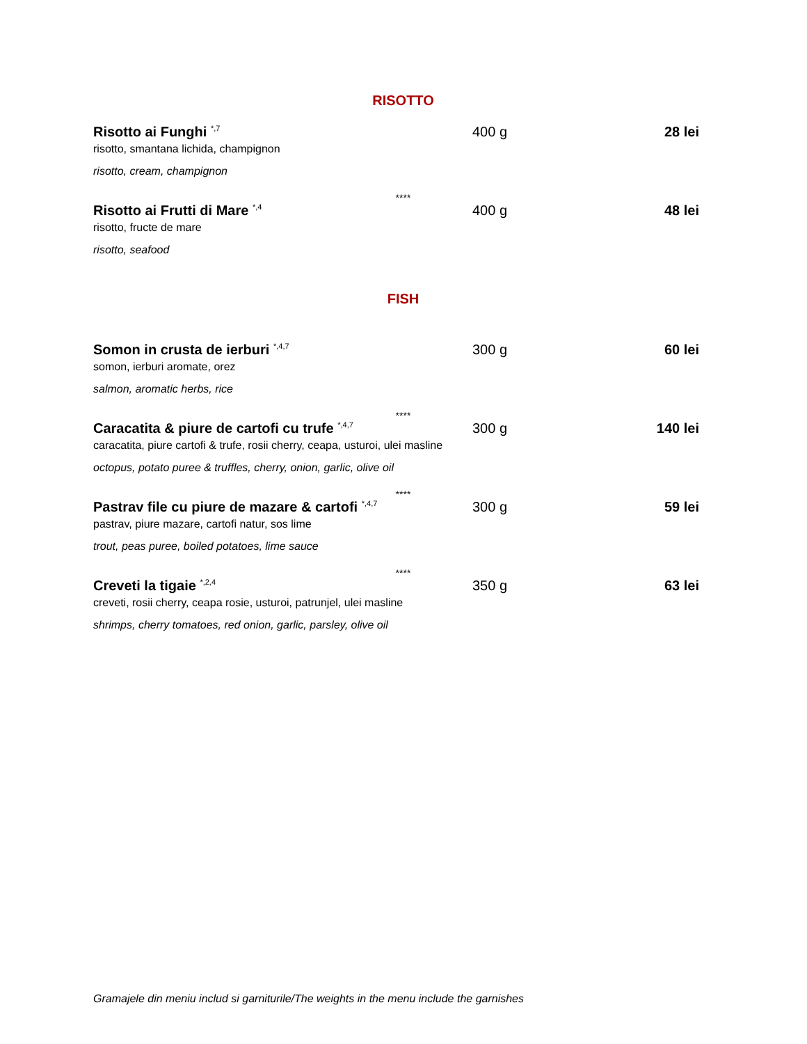RISOTTO
Risotto ai Funghi <sup>*,7</sup> 400 g 28 lei
risotto, smantana lichida, champignon
risotto, cream, champignon
****
Risotto ai Frutti di Mare <sup>*,4</sup> 400 g 48 lei
risotto, fructe de mare
risotto, seafood
FISH
Somon in crusta de ierburi <sup>*,4,7</sup> 300 g 60 lei
somon, ierburi aromate, orez
salmon, aromatic herbs, rice
****
Caracatita & piure de cartofi cu trufe <sup>*,4,7</sup> 300 g 140 lei
caracatita, piure cartofi & trufe, rosii cherry, ceapa, usturoi, ulei masline
octopus, potato puree & truffles, cherry, onion, garlic, olive oil
****
Pastrav file cu piure de mazare & cartofi <sup>*,4,7</sup> 300 g 59 lei
pastrav, piure mazare, cartofi natur, sos lime
trout, peas puree, boiled potatoes, lime sauce
****
Creveti la tigaie <sup>*,2,4</sup> 350 g 63 lei
creveti, rosii cherry, ceapa rosie, usturoi, patrunjel, ulei masline
shrimps, cherry tomatoes, red onion, garlic, parsley, olive oil
Gramajele din meniu includ si garniturile/The weights in the menu include the garnishes